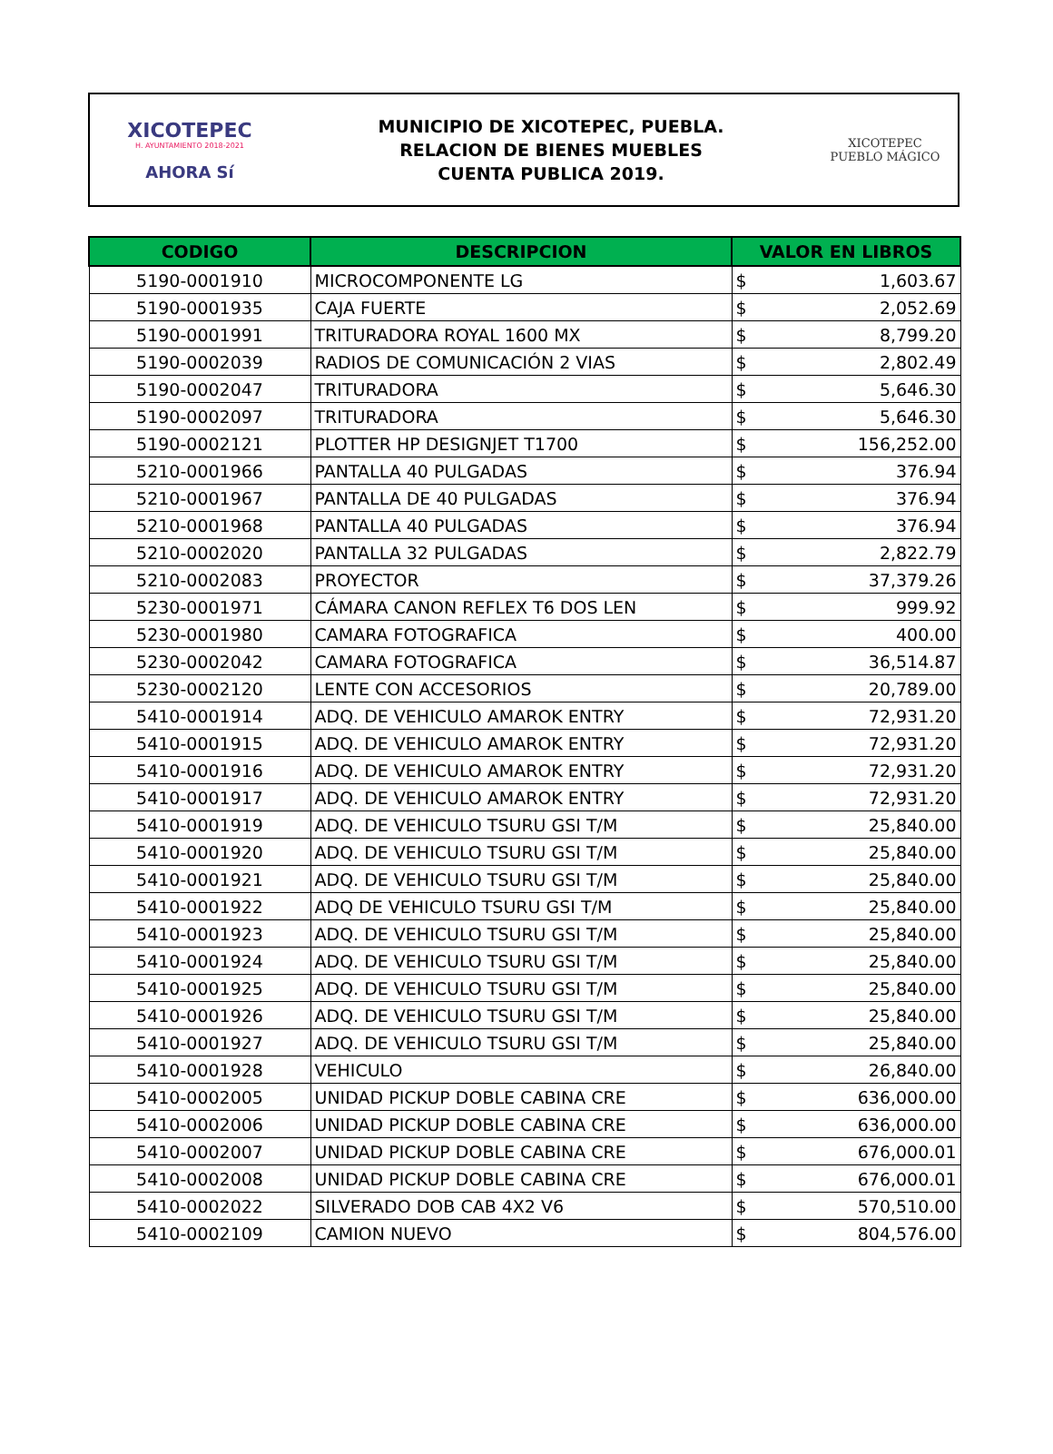XICOTEPEC
H. AYUNTAMIENTO 2018-2021
AHORA Sí
MUNICIPIO DE XICOTEPEC, PUEBLA.
RELACION DE BIENES MUEBLES
CUENTA PUBLICA 2019.
XICOTEPEC
PUEBLO MÁGICO
| CODIGO | DESCRIPCION | VALOR EN LIBROS | |
| --- | --- | --- | --- |
| 5190-0001910 | MICROCOMPONENTE LG | $ | 1,603.67 |
| 5190-0001935 | CAJA FUERTE | $ | 2,052.69 |
| 5190-0001991 | TRITURADORA ROYAL 1600 MX | $ | 8,799.20 |
| 5190-0002039 | RADIOS DE COMUNICACIÓN 2 VIAS | $ | 2,802.49 |
| 5190-0002047 | TRITURADORA | $ | 5,646.30 |
| 5190-0002097 | TRITURADORA | $ | 5,646.30 |
| 5190-0002121 | PLOTTER HP DESIGNJET T1700 | $ | 156,252.00 |
| 5210-0001966 | PANTALLA 40 PULGADAS | $ | 376.94 |
| 5210-0001967 | PANTALLA DE 40 PULGADAS | $ | 376.94 |
| 5210-0001968 | PANTALLA 40 PULGADAS | $ | 376.94 |
| 5210-0002020 | PANTALLA 32 PULGADAS | $ | 2,822.79 |
| 5210-0002083 | PROYECTOR | $ | 37,379.26 |
| 5230-0001971 | CÁMARA CANON REFLEX T6 DOS LEN | $ | 999.92 |
| 5230-0001980 | CAMARA FOTOGRAFICA | $ | 400.00 |
| 5230-0002042 | CAMARA FOTOGRAFICA | $ | 36,514.87 |
| 5230-0002120 | LENTE CON ACCESORIOS | $ | 20,789.00 |
| 5410-0001914 | ADQ. DE VEHICULO AMAROK ENTRY | $ | 72,931.20 |
| 5410-0001915 | ADQ. DE VEHICULO AMAROK ENTRY | $ | 72,931.20 |
| 5410-0001916 | ADQ. DE VEHICULO AMAROK ENTRY | $ | 72,931.20 |
| 5410-0001917 | ADQ. DE VEHICULO AMAROK ENTRY | $ | 72,931.20 |
| 5410-0001919 | ADQ. DE VEHICULO TSURU GSI T/M | $ | 25,840.00 |
| 5410-0001920 | ADQ. DE VEHICULO TSURU GSI T/M | $ | 25,840.00 |
| 5410-0001921 | ADQ. DE VEHICULO TSURU GSI T/M | $ | 25,840.00 |
| 5410-0001922 | ADQ DE VEHICULO TSURU GSI T/M | $ | 25,840.00 |
| 5410-0001923 | ADQ. DE VEHICULO TSURU GSI T/M | $ | 25,840.00 |
| 5410-0001924 | ADQ. DE VEHICULO TSURU GSI T/M | $ | 25,840.00 |
| 5410-0001925 | ADQ. DE VEHICULO TSURU GSI T/M | $ | 25,840.00 |
| 5410-0001926 | ADQ. DE VEHICULO TSURU GSI T/M | $ | 25,840.00 |
| 5410-0001927 | ADQ. DE VEHICULO TSURU GSI T/M | $ | 25,840.00 |
| 5410-0001928 | VEHICULO | $ | 26,840.00 |
| 5410-0002005 | UNIDAD PICKUP DOBLE CABINA CRE | $ | 636,000.00 |
| 5410-0002006 | UNIDAD PICKUP DOBLE CABINA CRE | $ | 636,000.00 |
| 5410-0002007 | UNIDAD PICKUP DOBLE CABINA CRE | $ | 676,000.01 |
| 5410-0002008 | UNIDAD PICKUP DOBLE CABINA CRE | $ | 676,000.01 |
| 5410-0002022 | SILVERADO DOB CAB 4X2 V6 | $ | 570,510.00 |
| 5410-0002109 | CAMION NUEVO | $ | 804,576.00 |